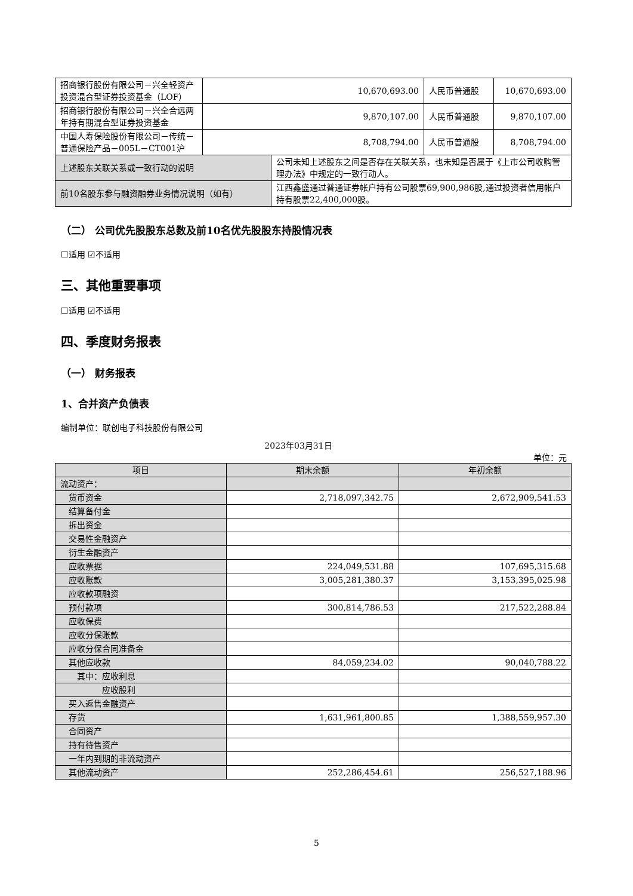| 招商银行股份有限公司－兴全轻资产投资混合型证券投资基金（LOF） | 10,670,693.00 | 人民币普通股 | 10,670,693.00 |
| 招商银行股份有限公司－兴全合远两年持有期混合型证券投资基金 | 9,870,107.00 | 人民币普通股 | 9,870,107.00 |
| 中国人寿保险股份有限公司－传统－普通保险产品－005L－CT001沪 | 8,708,794.00 | 人民币普通股 | 8,708,794.00 |
| 上述股东关联关系或一致行动的说明 | 公司未知上述股东之间是否存在关联关系，也未知是否属于《上市公司收购管理办法》中规定的一致行动人。 |
| 前10名股东参与融资融券业务情况说明（如有） | 江西鑫盛通过普通证券帐户持有公司股票69,900,986股,通过投资者信用帐户持有股票22,400,000股。 |
（二） 公司优先股股东总数及前10名优先股股东持股情况表
☐适用 ☑不适用
三、其他重要事项
☐适用 ☑不适用
四、季度财务报表
（一） 财务报表
1、合并资产负债表
编制单位：联创电子科技股份有限公司
2023年03月31日
单位：元
| 项目 | 期末余额 | 年初余额 |
| --- | --- | --- |
| 流动资产： | | |
| 货币资金 | 2,718,097,342.75 | 2,672,909,541.53 |
| 结算备付金 | | |
| 拆出资金 | | |
| 交易性金融资产 | | |
| 衍生金融资产 | | |
| 应收票据 | 224,049,531.88 | 107,695,315.68 |
| 应收账款 | 3,005,281,380.37 | 3,153,395,025.98 |
| 应收款项融资 | | |
| 预付款项 | 300,814,786.53 | 217,522,288.84 |
| 应收保费 | | |
| 应收分保账款 | | |
| 应收分保合同准备金 | | |
| 其他应收款 | 84,059,234.02 | 90,040,788.22 |
| 其中：应收利息 | | |
| 应收股利 | | |
| 买入返售金融资产 | | |
| 存货 | 1,631,961,800.85 | 1,388,559,957.30 |
| 合同资产 | | |
| 持有待售资产 | | |
| 一年内到期的非流动资产 | | |
| 其他流动资产 | 252,286,454.61 | 256,527,188.96 |
5